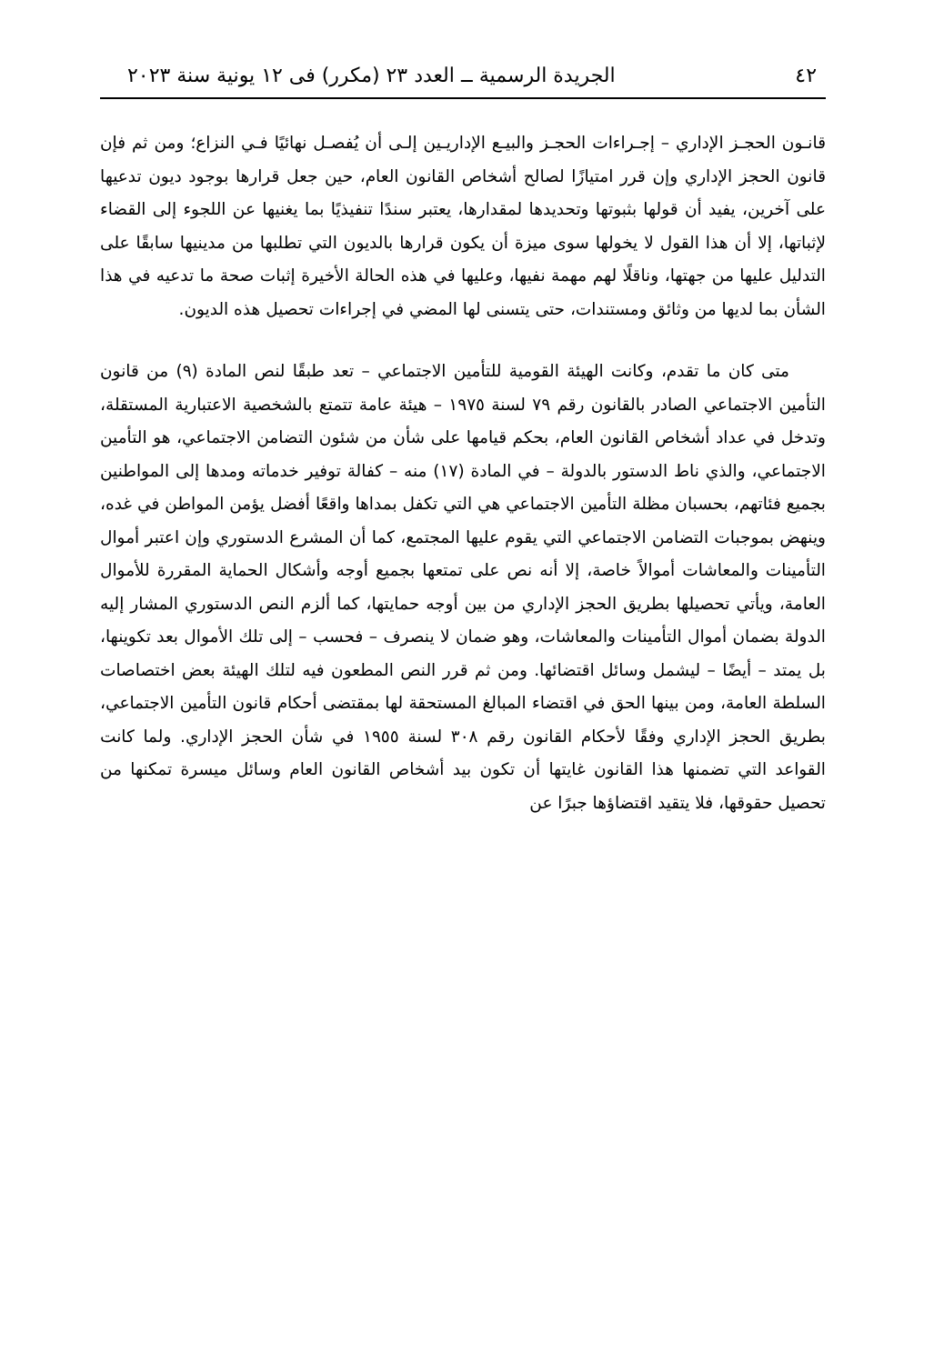٤٢ الجريدة الرسمية ــ العدد ٢٣ (مكرر) فى ١٢ يونية سنة ٢٠٢٣
قانـون الحجـز الإداري – إجـراءات الحجـز والبيـع الإداريـين إلـى أن يُفصـل نهائيًا فـي النزاع؛ ومن ثم فإن قانون الحجز الإداري وإن قرر امتيازًا لصالح أشخاص القانون العام، حين جعل قرارها بوجود ديون تدعيها على آخرين، يفيد أن قولها بثبوتها وتحديدها لمقدارها، يعتبر سندًا تنفيذيًا بما يغنيها عن اللجوء إلى القضاء لإثباتها، إلا أن هذا القول لا يخولها سوى ميزة أن يكون قرارها بالديون التي تطلبها من مدينيها سابقًا على التدليل عليها من جهتها، وناقلًا لهم مهمة نفيها، وعليها في هذه الحالة الأخيرة إثبات صحة ما تدعيه في هذا الشأن بما لديها من وثائق ومستندات، حتى يتسنى لها المضي في إجراءات تحصيل هذه الديون.
متى كان ما تقدم، وكانت الهيئة القومية للتأمين الاجتماعي – تعد طبقًا لنص المادة (٩) من قانون التأمين الاجتماعي الصادر بالقانون رقم ٧٩ لسنة ١٩٧٥ – هيئة عامة تتمتع بالشخصية الاعتبارية المستقلة، وتدخل في عداد أشخاص القانون العام، بحكم قيامها على شأن من شئون التضامن الاجتماعي، هو التأمين الاجتماعي، والذي ناط الدستور بالدولة – في المادة (١٧) منه – كفالة توفير خدماته ومدها إلى المواطنين بجميع فئاتهم، بحسبان مظلة التأمين الاجتماعي هي التي تكفل بمداها واقعًا أفضل يؤمن المواطن في غده، وينهض بموجبات التضامن الاجتماعي التي يقوم عليها المجتمع، كما أن المشرع الدستوري وإن اعتبر أموال التأمينات والمعاشات أموالاً خاصة، إلا أنه نص على تمتعها بجميع أوجه وأشكال الحماية المقررة للأموال العامة، ويأتي تحصيلها بطريق الحجز الإداري من بين أوجه حمايتها، كما ألزم النص الدستوري المشار إليه الدولة بضمان أموال التأمينات والمعاشات، وهو ضمان لا ينصرف – فحسب – إلى تلك الأموال بعد تكوينها، بل يمتد – أيضًا – ليشمل وسائل اقتضائها. ومن ثم قرر النص المطعون فيه لتلك الهيئة بعض اختصاصات السلطة العامة، ومن بينها الحق في اقتضاء المبالغ المستحقة لها بمقتضى أحكام قانون التأمين الاجتماعي، بطريق الحجز الإداري وفقًا لأحكام القانون رقم ٣٠٨ لسنة ١٩٥٥ في شأن الحجز الإداري. ولما كانت القواعد التي تضمنها هذا القانون غايتها أن تكون بيد أشخاص القانون العام وسائل ميسرة تمكنها من تحصيل حقوقها، فلا يتقيد اقتضاؤها جبرًا عن